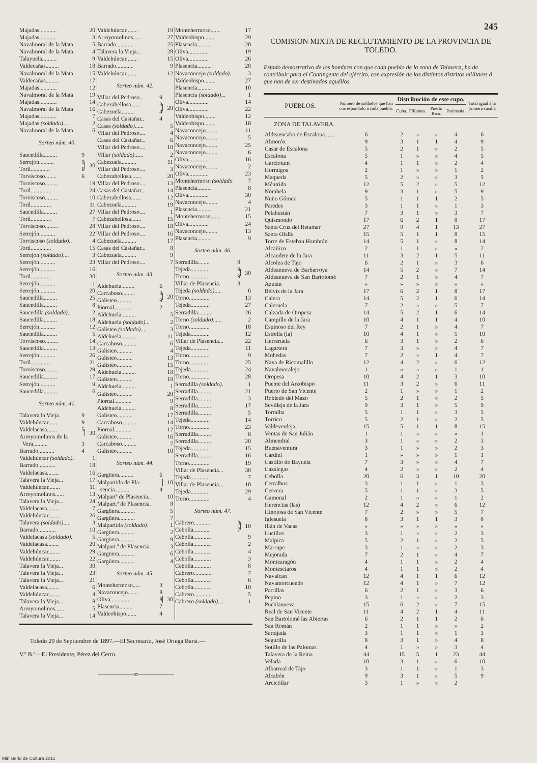Majadas............ 20
Majadas............ 3
Navalmoral de la Mata 5
Navalmoral de la Mata 4
Talayuela.......... 9
Valdecañas......... 18
Navalmoral de la Mata 15
Valdecañas......... 17
Majadas............ 12
Navalmoral de la Mata 19
Majadas............ 14
Navalmoral de la Mata 16
Majadas............ 7
Majadas (soldado).... 2
Navalmoral de la Mata 6
Sorteo núm. 40.
Saucedilla......... 9
Serrejón.......... 9
Toril............. 6
Torviscoso........ 6
30
Torviscoso......... 19
Toril.............. 24
Torviscoso......... 10
Toril.............. 11
Saucedilla......... 27
Toril.............. 7
Torviscoso......... 28
Serrejón........... 22
Torviscoso (soldado).. 4
Toril.............. 15
Serrejón (soldado).... 3
Serrejón........... 23
Serrejón........... 16
Toril.............. 30
Serrejón........... 1
Serrejón........... 20
Saucedilla......... 25
Saucedilla......... 8
Saucedilla (soldado).. 2
Saucedilla......... 18
Serrejón........... 12
Saucedilla......... 5
Torviscoso......... 14
Saucedilla......... 13
Serrejón........... 26
Toril.............. 21
Torviscoso......... 29
Saucedilla......... 17
Serrejón........... 9
Saucedilla......... 6
Sorteo núm. 41.
Talavera la Vieja. 9
Valdehúncar....... 9
Valdelacasa....... 5
Arroyomolinos de la
Vera.......... 3
Barrado........... 4
30
Valdehúncar (soldado). 1
Barrado............ 18
Valdelacasa........ 16
Talavera la Vieja... 17
Valdehúncar........ 11
Arroyomolinos...... 13
Talavera la Vieja... 24
Valdelacasa........ 7
Valdehúncar........ 26
Talavera (soldado).... 3
Barrado............ 10
Valdelacasa (soldado). 5
Valdelacasa........ 20
Valdehúncar........ 29
Valdehúncar........ 22
Talavera la Vieja... 30
Talevera la Vieja... 23
Talavera la Vieja... 21
Valdelacasa........ 6
Valdehúncar........ 4
Talavera la Vieja... 8
Arroyomolinos...... 5
Talavera la Vieja... 14
Valdehúncar........ 19
Arroyomolinos...... 27
Barrado............ 25
Talavera la Vieja... 28
Valdehúncar........ 15
Barrado............ 9
Valdehúncar........ 12
Sorteo núm. 42.
Villar del Pedroso.. 9
Cabezabellosa...... 3
Cabezuela......... 4
Casas del Castañar.. 4
20
Casas (soldado)...... 5
Villar del Pedroso.... 4
Casas del Castañar... 6
Villar del Pedroso.... 10
Villar (soldado)...... 2
Cabezuela.......... 11
Villar del Pedroso.... 3
Cabezabellosa....... 20
Villar del Pedroso.... 13
Casas del Castañar... 14
Cabezabellosa....... 12
Cabezuela.......... 19
Villar del Pedroso.... 1
Cabezabellosa....... 15
Villar del Pedroso.... 18
Villar del Pedroso.... 16
Cabezuela.......... 17
Casas del Castañar... 8
Cabezuela.......... 9
Villar del Pedroso.... 7
Sorteo núm. 43.
Aldehuela......... 6
Carcaboso......... 3
Galisteo.......... 9
Piornal........... 2
20
Aldehuela.......... 5
Aldehuela (soldado)... 2
Galisteo (soldado).... 3
Aldehuela.......... 11
Carcaboso.......... 6
Galisteo........... 4
Galisteo........... 13
Galisteo........... 15
Aldehuela.......... 18
Galisteo........... 19
Aldehuela.......... 1
Galisteo........... 20
Piornal............ 9
Aldehuela.......... 8
Galisteo........... 17
Carcaboso.......... 14
Piornal............ 12
Galisteo........... 16
Carcaboso.......... 7
Galisteo........... 10
Sorteo núm. 44.
Gargüera.......... 6
Malpartida de Pla-
sencia.......... 4
10
Malpartª de Plasencia.. 10
Malpart.ª de Plasencia. 8
Gargüera........... 5
Gargüera........... 7
Malpartida (soldado). 1
Gargüera........... 2
Gargüera........... 9
Malpart.ª de Plasencia. 3
Gargüera........... 6
Gargüera........... 4
Sorteo núm. 45.
Montehermoso..... 3
Navaconcejo....... 8
Oliva............. 8
Plasencia......... 7
Valdeobispo....... 4
30
Montehermoso....... 17
Valdeobispo........ 29
Plasencia.......... 20
Oliva.............. 19
Oliva.............. 26
Plasencia.......... 28
Navaconcejo (soldado). 3
Valdeobispo........ 27
Plasencia.......... 10
Plasencia (soldado)... 1
Oliva.............. 14
Oliva.............. 22
Valdeobispo........ 12
Valdeobispo........ 18
Navaconcejo........ 11
Navaconcejo........ 5
Navaconcejo........ 25
Navaconcejo........ 6
Oliva.............. 16
Navaconcejo........ 2
Oliva.............. 23
Montehermoso (soldado 7
Plasencia.......... 8
Oliva.............. 30
Navaconcejo........ 4
Plasencia.......... 21
Montehermoso....... 15
Oliva.............. 24
Navaconcejo........ 13
Plasencia.......... 9
Sorteo núm. 46.
Serradilla........ 9
Tejeda............ 9
Torno............. 9
Villar de Plasencia. 3
30
Tejeda (soldado)..... 6
Torno.............. 13
Tejeda............. 27
Serradilla......... 26
Torno (soldado)...... 2
Torno.............. 18
Tejeda............. 12
Villar de Plasencia... 22
Tejeda............. 11
Torno.............. 9
Torno.............. 25
Tejeda............. 24
Torno.............. 28
Serradilla (soldado). 1
Serradilla......... 21
Serradilla......... 3
Serradilla......... 17
Serradilla......... 5
Tejeda............. 14
Torno.............. 23
Serradilla......... 8
Serradilla......... 20
Tejeda............. 15
Serradilla......... 16
Torno.............. 19
Villar de Plasencia... 30
Tejeda............. 7
Villar de Plasencia... 10
Tejeda............. 29
Torno.............. 4
Sorteo núm. 47.
Cabrero........... 3
Cebolla........... 7
10
Cebolla............ 9
Cebolla............ 2
Cebolla............ 4
Cebolla............ 3
Cebolla............ 8
Cabrero............ 7
Cebolla............ 6
Cebolla............ 10
Cabrero............ 5
Cabrero (soldado).... 1
Toledo 29 de Septiembre de 1897.—El Secretario, José Ortega Barsi.—
V.º B.º—El Presidente, Pérez del Cerro.
—————∞—————
245
COMISION MIXTA DE RECLUTAMIENTO DE LA PROVINCIA DE TOLEDO.
Estado demostrativo de los hombres con que cada pueblo de la zona de Talavera, ha de contribuir para el Contingente del ejército, con expresión de los distintos distritos militares á que han de ser destinados aquéllos.
| PUEBLOS. | Número de soldados que han correspondido á cada pueblo. | Distribución de este cupo. | | | | Total igual á la primera casilla |
| --- | --- | --- | --- | --- | --- | --- |
| | | Cuba. | Filipinas. | Puerto Rico. | Península. | |
| ZONA DE TALAVERA. | | | | | | |
| Aldeaencabo de Escalona....... | 6 | 2 | » | » | 4 | 6 |
| Almoróx | 9 | 3 | 1 | 1 | 4 | 9 |
| Casar de Escalona | 5 | 2 | 1 | » | 2 | 5 |
| Escalona | 5 | 1 | » | » | 4 | 5 |
| Garciotum | 4 | 1 | 1 | » | 2 | 4 |
| Hormigos | 2 | 1 | » | » | 1 | 2 |
| Maqueda | 5 | 2 | » | » | 3 | 5 |
| Méntrida | 12 | 5 | 2 | » | 5 | 12 |
| Nombela | 9 | 3 | 1 | » | 5 | 9 |
| Nuño Gómez | 5 | 1 | 1 | 1 | 2 | 5 |
| Paredes | 3 | 1 | 1 | » | 1 | 3 |
| Pelahustán | 7 | 3 | 1 | » | 3 | 7 |
| Quismondo | 17 | 6 | 2 | 1 | 8 | 17 |
| Santa Cruz del Retamar | 27 | 9 | 4 | 1 | 13 | 27 |
| Santa Olalla | 15 | 5 | 1 | 1 | 8 | 15 |
| Torre de Esteban Hambrán | 14 | 5 | 1 | » | 8 | 14 |
| Alcañizo | 2 | 1 | 1 | » | » | 2 |
| Alcaudete de la Jara | 11 | 3 | 2 | 1 | 5 | 11 |
| Alcolea de Tajo | 6 | 2 | 1 | » | 3 | 6 |
| Aldeanueva de Barbarroya | 14 | 5 | 2 | » | 7 | 14 |
| Aldeanueva de San Bartolomé | 7 | 2 | 1 | » | 4 | 7 |
| Azután | » | » | » | » | » | » |
| Belvís de la Jara | 17 | 6 | 2 | 1 | 8 | 17 |
| Calera | 14 | 5 | 2 | 1 | 6 | 14 |
| Caleruela | 7 | 2 | » | » | 5 | 7 |
| Calzada de Oropesa | 14 | 5 | 2 | 1 | 6 | 14 |
| Campillo de la Jara | 10 | 4 | 1 | 1 | 4 | 10 |
| Espinoso del Rey | 7 | 2 | 1 | » | 4 | 7 |
| Estrella (la) | 10 | 4 | 1 | » | 5 | 10 |
| Herreruela | 6 | 3 | 1 | » | 2 | 6 |
| Lagartera | 7 | 3 | » | » | 4 | 7 |
| Mohedas | 7 | 2 | » | 1 | 4 | 7 |
| Nava de Ricomalillo | 12 | 4 | 2 | » | 6 | 12 |
| Navalmoralejo | 1 | » | » | » | 1 | 1 |
| Oropesa | 10 | 4 | 2 | 1 | 3 | 10 |
| Puente del Arzobispo | 11 | 3 | 2 | » | 6 | 11 |
| Puerto de San Vicente | 2 | 1 | » | » | 1 | 2 |
| Robledo del Mazo | 5 | 2 | 1 | » | 2 | 5 |
| Sevilleja de la Jara | 9 | 3 | 1 | » | 5 | 9 |
| Torralba | 5 | 1 | 1 | » | 3 | 5 |
| Torrico | 5 | 2 | 1 | » | 2 | 5 |
| Valdeverdeja | 15 | 5 | 1 | 1 | 8 | 15 |
| Ventas de San Julián | 1 | 1 | » | » | » | 1 |
| Almendral | 3 | 1 | » | » | 2 | 3 |
| Buenaventura | 3 | 1 | » | » | 2 | 3 |
| Cardiel | 1 | » | » | » | 1 | 1 |
| Castillo de Bayuela | 7 | 3 | » | » | 4 | 7 |
| Cazalegas | 4 | 2 | » | » | 2 | 4 |
| Cebolla | 20 | 6 | 3 | 1 | 10 | 20 |
| Cerralbos | 3 | 1 | 1 | » | 1 | 3 |
| Cervera | 5 | 1 | 1 | » | 3 | 5 |
| Gamonal | 2 | 1 | » | » | 1 | 2 |
| Herencias (las) | 12 | 4 | 2 | » | 6 | 12 |
| Hinojosa de San Vicente | 7 | 2 | » | » | 5 | 7 |
| Iglesuela | 8 | 3 | 1 | 1 | 3 | 8 |
| Illán de Vacas | » | » | » | » | » | » |
| Lucillos | 3 | 1 | » | » | 2 | 3 |
| Malpica | 5 | 2 | 1 | » | 2 | 5 |
| Marrupe | 3 | 1 | » | » | 2 | 3 |
| Mejorada | 7 | 2 | 1 | » | 4 | 7 |
| Montearagón | 4 | 1 | 1 | » | 2 | 4 |
| Montesclaros | 4 | 1 | 1 | » | 2 | 4 |
| Navalcan | 12 | 4 | 1 | 1 | 6 | 12 |
| Navamorcuende | 12 | 4 | 1 | » | 7 | 12 |
| Parrillas | 6 | 2 | 1 | » | 3 | 6 |
| Pepino | 3 | 1 | » | » | 2 | 3 |
| Pueblanueva | 15 | 6 | 2 | » | 7 | 15 |
| Real de San Vicente | 11 | 4 | 2 | 1 | 4 | 11 |
| San Bartolomé las Abiertas | 6 | 2 | 1 | 1 | 2 | 6 |
| San Román | 2 | 1 | 1 | » | » | 2 |
| Sartajada | 3 | 1 | 1 | » | 1 | 3 |
| Segurilla | 8 | 3 | 1 | » | 4 | 8 |
| Sotillo de las Palomas | 4 | 1 | » | » | 3 | 4 |
| Talavera de la Reina | 44 | 15 | 5 | 1 | 23 | 44 |
| Velada | 10 | 3 | 1 | » | 6 | 10 |
| Albarreal de Tajo | 3 | 1 | 1 | » | 1 | 3 |
| Alcabón | 9 | 3 | 1 | » | 5 | 9 |
| Arcicóllar | 3 | 1 | » | » | 2 | |
Ministerio de Cultura 2011